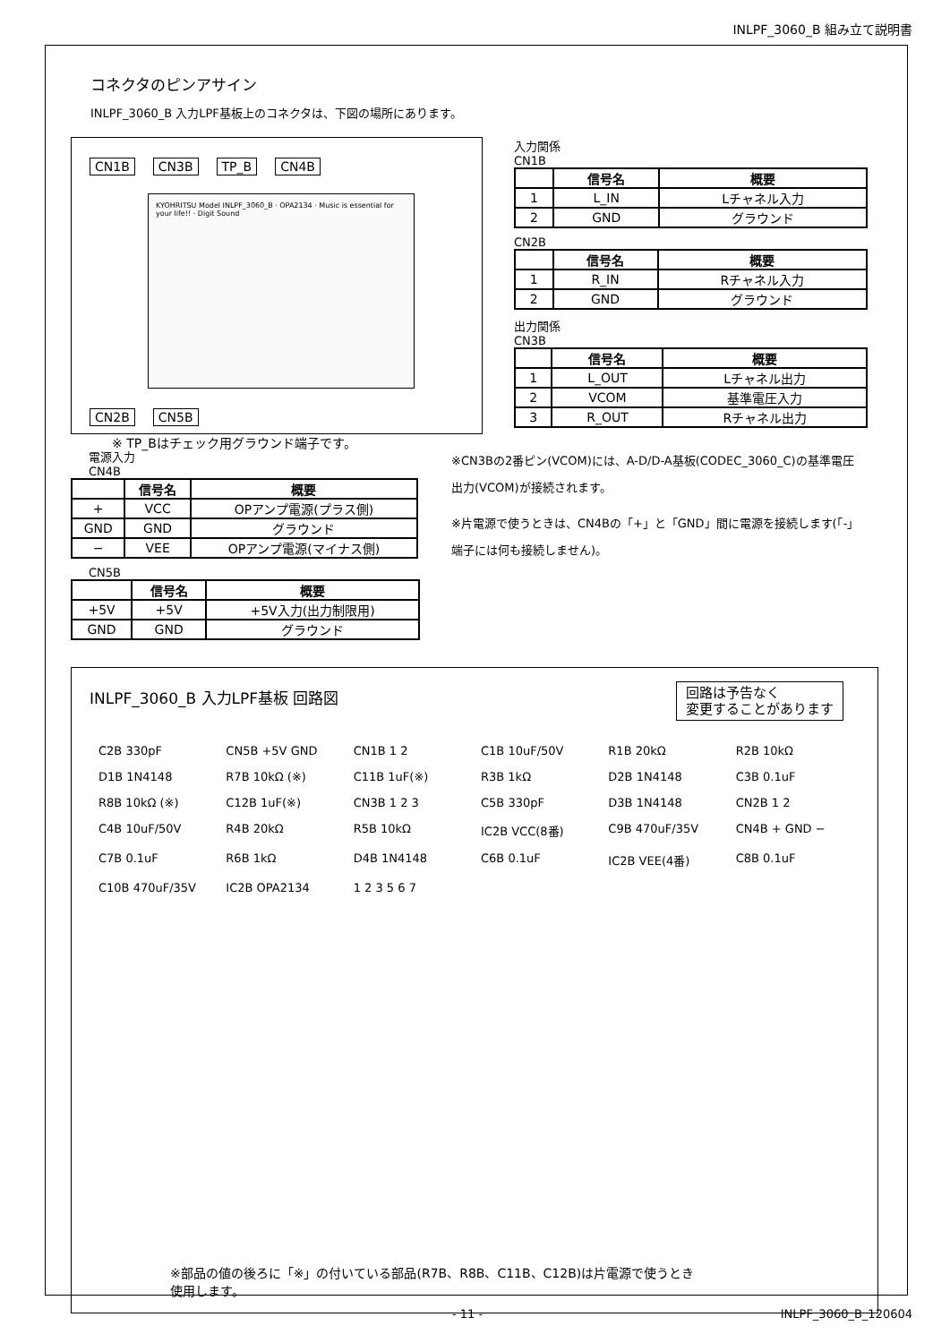INLPF_3060_B 組み立て説明書
コネクタのピンアサイン
INLPF_3060_B 入力LPF基板上のコネクタは、下図の場所にあります。
CN1B CN3B TP_B CN4B
KYOHRITSU Model INLPF_3060_B · OPA2134 · Music is essential for your life!! · Digit Sound
CN2B CN5B
※ TP_Bはチェック用グラウンド端子です。
入力関係
CN1B
| | 信号名 | 概要 |
| --- | --- | --- |
| 1 | L_IN | Lチャネル入力 |
| 2 | GND | グラウンド |
CN2B
| | 信号名 | 概要 |
| --- | --- | --- |
| 1 | R_IN | Rチャネル入力 |
| 2 | GND | グラウンド |
出力関係
CN3B
| | 信号名 | 概要 |
| --- | --- | --- |
| 1 | L_OUT | Lチャネル出力 |
| 2 | VCOM | 基準電圧入力 |
| 3 | R_OUT | Rチャネル出力 |
電源入力
CN4B
| | 信号名 | 概要 |
| --- | --- | --- |
| + | VCC | OPアンプ電源(プラス側) |
| GND | GND | グラウンド |
| − | VEE | OPアンプ電源(マイナス側) |
CN5B
| | 信号名 | 概要 |
| --- | --- | --- |
| +5V | +5V | +5V入力(出力制限用) |
| GND | GND | グラウンド |
※CN3Bの2番ピン(VCOM)には、A-D/D-A基板(CODEC_3060_C)の基準電圧出力(VCOM)が接続されます。
※片電源で使うときは、CN4Bの「+」と「GND」間に電源を接続します(「-」端子には何も接続しません)。
INLPF_3060_B 入力LPF基板 回路図
回路は予告なく
変更することがあります
C2B 330pF CN5B +5V GND CN1B 1 2 C1B 10uF/50V R1B 20kΩ R2B 10kΩ D1B 1N4148 R7B 10kΩ (※) C11B 1uF(※) R3B 1kΩ D2B 1N4148 C3B 0.1uF R8B 10kΩ (※) C12B 1uF(※) CN3B 1 2 3 C5B 330pF D3B 1N4148 CN2B 1 2 C4B 10uF/50V R4B 20kΩ R5B 10kΩ IC2B VCC(8番) C9B 470uF/35V CN4B + GND − C7B 0.1uF R6B 1kΩ D4B 1N4148 C6B 0.1uF IC2B VEE(4番) C8B 0.1uF C10B 470uF/35V IC2B OPA2134 1 2 3 5 6 7
※部品の値の後ろに「※」の付いている部品(R7B、R8B、C11B、C12B)は片電源で使うとき
使用します。
- 11 - INLPF_3060_B_120604